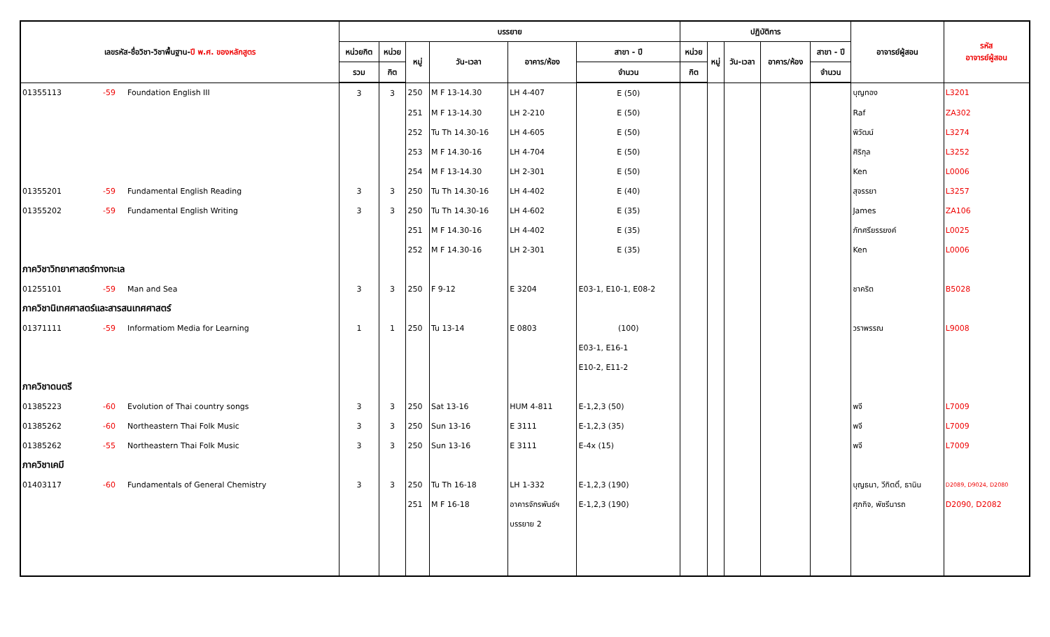| เลขรหัส-ชื่อวิชา-วิชาพื้นฐาน- ปี พ.ศ. ของหลักสูตร | บรรยาย | | | | | | ปฏิบัติการ | | | | | อาจารย์ผู้สอน | รหัส อาจารย์ผู้สอน |
| --- | --- | --- | --- | --- | --- | --- | --- | --- | --- | --- | --- | --- | --- |
| | หน่วยกิต | หน่วย | หมู่ | วัน-เวลา | อาคาร/ห้อง | สาขา - ปี | หน่วย | หมู่ | วัน-เวลา | อาคาร/ห้อง | สาขา - ปี | | |
| | รวม | กิต | | | | จำนวน | กิต | | | | จำนวน | | |
| 01355113 -59 Foundation English III | 3 | 3 | 250 | M F 13-14.30 | LH 4-407 | E (50) | | | | | | บุญทอง | L3201 |
| | | | 251 | M F 13-14.30 | LH 2-210 | E (50) | | | | | | Raf | ZA302 |
| | | | 252 | Tu Th 14.30-16 | LH 4-605 | E (50) | | | | | | พิวัฒน์ | L3274 |
| | | | 253 | M F 14.30-16 | LH 4-704 | E (50) | | | | | | ศิริกุล | L3252 |
| | | | 254 | M F 13-14.30 | LH 2-301 | E (50) | | | | | | Ken | L0006 |
| 01355201 -59 Fundamental English Reading | 3 | 3 | 250 | Tu Th 14.30-16 | LH 4-402 | E (40) | | | | | | สุจรรยา | L3257 |
| 01355202 -59 Fundamental English Writing | 3 | 3 | 250 | Tu Th 14.30-16 | LH 4-602 | E (35) | | | | | | James | ZA106 |
| | | | 251 | M F 14.30-16 | LH 4-402 | E (35) | | | | | | ภัทศรียรรยงค์ | L0025 |
| | | | 252 | M F 14.30-16 | LH 2-301 | E (35) | | | | | | Ken | L0006 |
| ภาควิชาวิทยาศาสตร์ทางทะเล | | | | | | | | | | | | | |
| 01255101 -59 Man and Sea | 3 | 3 | 250 | F 9-12 | E 3204 | E03-1, E10-1, E08-2 | | | | | | ชาคริต | B5028 |
| ภาควิชานิเทศศาสตร์และสารสนเทศศาสตร์ | | | | | | | | | | | | | |
| 01371111 -59 Informatiom Media for Learning | 1 | 1 | 250 | Tu 13-14 | E 0803 | (100) | | | | | | วราพรรณ | L9008 |
| | | | | | | E03-1, E16-1 | | | | | | | |
| | | | | | | E10-2, E11-2 | | | | | | | |
| ภาควิชาดนตรี | | | | | | | | | | | | | |
| 01385223 -60 Evolution of Thai country songs | 3 | 3 | 250 | Sat 13-16 | HUM 4-811 | E-1,2,3 (50) | | | | | | พจี | L7009 |
| 01385262 -60 Northeastern Thai Folk Music | 3 | 3 | 250 | Sun 13-16 | E 3111 | E-1,2,3 (35) | | | | | | พจี | L7009 |
| 01385262 -55 Northeastern Thai Folk Music | 3 | 3 | 250 | Sun 13-16 | E 3111 | E-4x (15) | | | | | | พจี | L7009 |
| ภาควิชาเคมี | | | | | | | | | | | | | |
| 01403117 -60 Fundamentals of General Chemistry | 3 | 3 | 250 | Tu Th 16-18 | LH 1-332 | E-1,2,3 (190) | | | | | | บุญธนา, วีกิตติ์, ธานิน | D2089, D9024, D2080 |
| | | | 251 | M F 16-18 | อาคารจักรพันธ์ฯ | E-1,2,3 (190) | | | | | | ศุภกิจ, พัชรีนารถ | D2090, D2082 |
| | | | | | บรรยาย 2 | | | | | | | | |